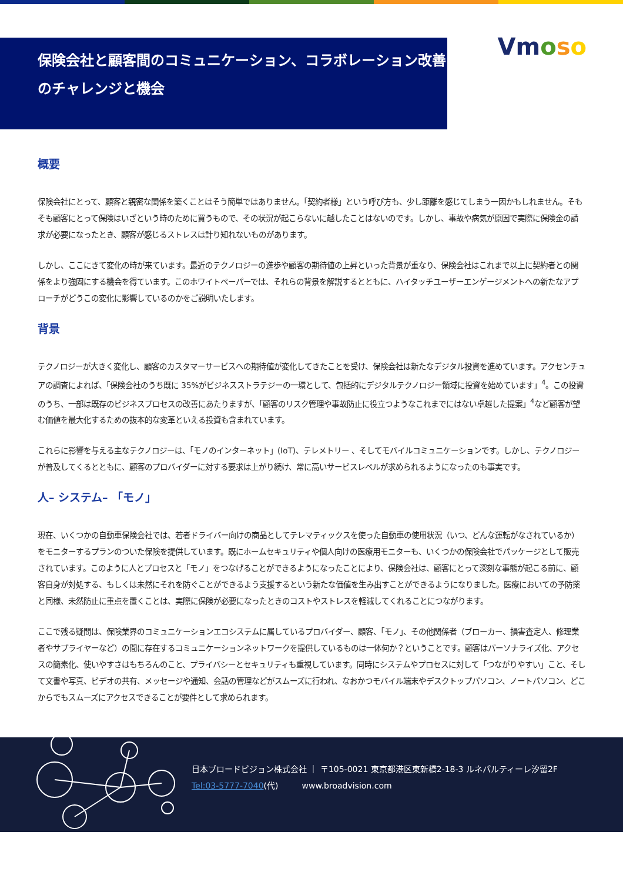保険会社と顧客間のコミュニケーション、コラボレーション改善のチャレンジと機会
Vmoso
概要
保険会社にとって、顧客と親密な関係を築くことはそう簡単ではありません。「契約者様」という呼び方も、少し距離を感じてしまう一因かもしれません。そもそも顧客にとって保険はいざという時のために買うもので、その状況が起こらないに越したことはないのです。しかし、事故や病気が原因で実際に保険金の請求が必要になったとき、顧客が感じるストレスは計り知れないものがあります。
しかし、ここにきて変化の時が来ています。最近のテクノロジーの進歩や顧客の期待値の上昇といった背景が重なり、保険会社はこれまで以上に契約者との関係をより強固にする機会を得ています。このホワイトペーパーでは、それらの背景を解説するとともに、ハイタッチユーザーエンゲージメントへの新たなアプローチがどうこの変化に影響しているのかをご説明いたします。
背景
テクノロジーが大きく変化し、顧客のカスタマーサービスへの期待値が変化してきたことを受け、保険会社は新たなデジタル投資を進めています。アクセンチュアの調査によれば、「保険会社のうち既に 35%がビジネスストラテジーの一環として、包括的にデジタルテクノロジー領域に投資を始めています」<sup>4</sup>。この投資のうち、一部は既存のビジネスプロセスの改善にあたりますが、「顧客のリスク管理や事故防止に役立つようなこれまでにはない卓越した提案」<sup>4</sup>など顧客が望む価値を最大化するための抜本的な変革といえる投資も含まれています。
これらに影響を与える主なテクノロジーは、「モノのインターネット」(IoT)、テレメトリー 、そしてモバイルコミュニケーションです。しかし、テクノロジーが普及してくるとともに、顧客のプロバイダーに対する要求は上がり続け、常に高いサービスレベルが求められるようになったのも事実です。
人– システム– 「モノ」
現在、いくつかの自動車保険会社では、若者ドライバー向けの商品としてテレマティックスを使った自動車の使用状況（いつ、どんな運転がなされているか）をモニターするプランのついた保険を提供しています。既にホームセキュリティや個人向けの医療用モニターも、いくつかの保険会社でパッケージとして販売されています。このように人とプロセスと「モノ」をつなげることができるようになったことにより、保険会社は、顧客にとって深刻な事態が起こる前に、顧客自身が対処する、もしくは未然にそれを防ぐことができるよう支援するという新たな価値を生み出すことができるようになりました。医療においての予防薬と同様、未然防止に重点を置くことは、実際に保険が必要になったときのコストやストレスを軽減してくれることにつながります。
ここで残る疑問は、保険業界のコミュニケーションエコシステムに属しているプロバイダー、顧客、「モノ」、その他関係者（ブローカー、損害査定人、修理業者やサプライヤーなど）の間に存在するコミュニケーションネットワークを提供しているものは一体何か？ということです。顧客はパーソナライズ化、アクセスの簡素化、使いやすさはもちろんのこと、プライバシーとセキュリティも重視しています。同時にシステムやプロセスに対して「つながりやすい」こと、そして文書や写真、ビデオの共有、メッセージや通知、会話の管理などがスムーズに行われ、なおかつモバイル端末やデスクトップパソコン、ノートパソコン、どこからでもスムーズにアクセスできることが要件として求められます。
日本ブロードビジョン株式会社 ｜ 〒105-0021 東京都港区東新橋2-18-3 ルネパルティーレ汐留2F
Tel:03-5777-7040(代) www.broadvision.com